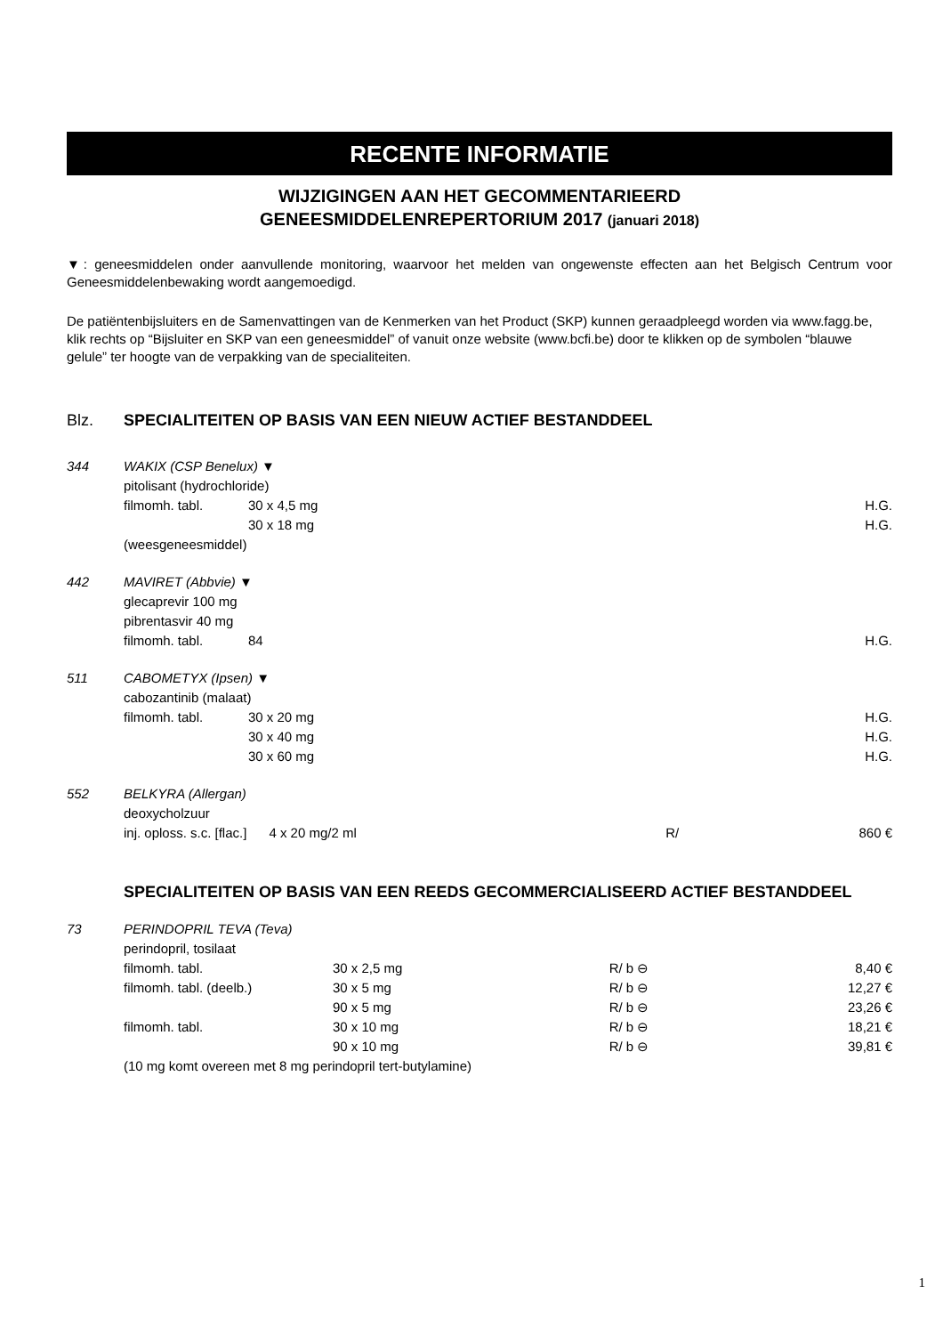RECENTE INFORMATIE
WIJZIGINGEN AAN HET GECOMMENTARIEERD
GENEESMIDDELENREPERTORIUM 2017 (januari 2018)
▼: geneesmiddelen onder aanvullende monitoring, waarvoor het melden van ongewenste effecten aan het Belgisch Centrum voor Geneesmiddelenbewaking wordt aangemoedigd.
De patiëntenbijsluiters en de Samenvattingen van de Kenmerken van het Product (SKP) kunnen geraadpleegd worden via www.fagg.be, klik rechts op “Bijsluiter en SKP van een geneesmiddel” of vanuit onze website (www.bcfi.be) door te klikken op de symbolen “blauwe gelule” ter hoogte van de verpakking van de specialiteiten.
| Blz. | SPECIALITEITEN OP BASIS VAN EEN NIEUW ACTIEF BESTANDDEEL | | | |
| 344 | WAKIX (CSP Benelux) ▼ | | | |
| | pitolisant (hydrochloride) | | | |
| | filmomh. tabl. | 30 x 4,5 mg | | H.G. |
| | | 30 x 18 mg | | H.G. |
| | (weesgeneesmiddel) | | | |
| 442 | MAVIRET (Abbvie) ▼ | | | |
| | glecaprevir 100 mg | | | |
| | pibrentasvir 40 mg | | | |
| | filmomh. tabl. | 84 | | H.G. |
| 511 | CABOMETYX (Ipsen) ▼ | | | |
| | cabozantinib (malaat) | | | |
| | filmomh. tabl. | 30 x 20 mg | | H.G. |
| | | 30 x 40 mg | | H.G. |
| | | 30 x 60 mg | | H.G. |
| 552 | BELKYRA (Allergan) | | | |
| | deoxycholzuur | | | |
| | inj. oploss. s.c. [flac.] 4 x 20 mg/2 ml | | R/ | 860 € |
| | SPECIALITEITEN OP BASIS VAN EEN REEDS GECOMMERCIALISEERD ACTIEF BESTANDDEEL | | | |
| 73 | PERINDOPRIL TEVA (Teva) | | | |
| | perindopril, tosilaat | | | |
| | filmomh. tabl. | 30 x 2,5 mg | R/ b ⊖ | 8,40 € |
| | filmomh. tabl. (deelb.) | 30 x 5 mg | R/ b ⊖ | 12,27 € |
| | | 90 x 5 mg | R/ b ⊖ | 23,26 € |
| | filmomh. tabl. | 30 x 10 mg | R/ b ⊖ | 18,21 € |
| | | 90 x 10 mg | R/ b ⊖ | 39,81 € |
| | (10 mg komt overeen met 8 mg perindopril tert-butylamine) | | | |
1